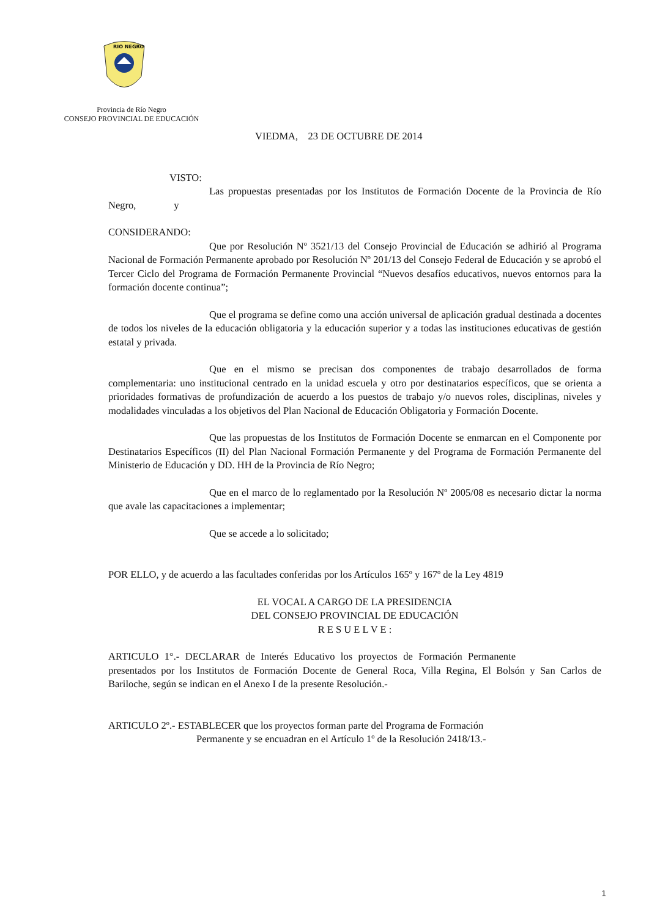RIO NEGRO
Provincia de Río Negro
CONSEJO PROVINCIAL DE EDUCACIÓN
VIEDMA, 23 DE OCTUBRE DE 2014
VISTO:
Las propuestas presentadas por los Institutos de Formación Docente de la Provincia de Río Negro, y
CONSIDERANDO:
Que por Resolución Nº 3521/13 del Consejo Provincial de Educación se adhirió al Programa Nacional de Formación Permanente aprobado por Resolución Nº 201/13 del Consejo Federal de Educación y se aprobó el Tercer Ciclo del Programa de Formación Permanente Provincial “Nuevos desafíos educativos, nuevos entornos para la formación docente continua”;
Que el programa se define como una acción universal de aplicación gradual destinada a docentes de todos los niveles de la educación obligatoria y la educación superior y a todas las instituciones educativas de gestión estatal y privada.
Que en el mismo se precisan dos componentes de trabajo desarrollados de forma complementaria: uno institucional centrado en la unidad escuela y otro por destinatarios específicos, que se orienta a prioridades formativas de profundización de acuerdo a los puestos de trabajo y/o nuevos roles, disciplinas, niveles y modalidades vinculadas a los objetivos del Plan Nacional de Educación Obligatoria y Formación Docente.
Que las propuestas de los Institutos de Formación Docente se enmarcan en el Componente por Destinatarios Específicos (II) del Plan Nacional Formación Permanente y del Programa de Formación Permanente del Ministerio de Educación y DD. HH de la Provincia de Río Negro;
Que en el marco de lo reglamentado por la Resolución Nº 2005/08 es necesario dictar la norma que avale las capacitaciones a implementar;
Que se accede a lo solicitado;
POR ELLO, y de acuerdo a las facultades conferidas por los Artículos 165º y 167º de la Ley 4819
EL VOCAL A CARGO DE LA PRESIDENCIA
DEL CONSEJO PROVINCIAL DE EDUCACIÓN
R E S U E L V E :
ARTICULO 1°.- DECLARAR de Interés Educativo los proyectos de Formación Permanente presentados por los Institutos de Formación Docente de General Roca, Villa Regina, El Bolsón y San Carlos de Bariloche, según se indican en el Anexo I de la presente Resolución.-
ARTICULO 2º.- ESTABLECER que los proyectos forman parte del Programa de Formación
Permanente y se encuadran en el Artículo 1º de la Resolución 2418/13.-
1